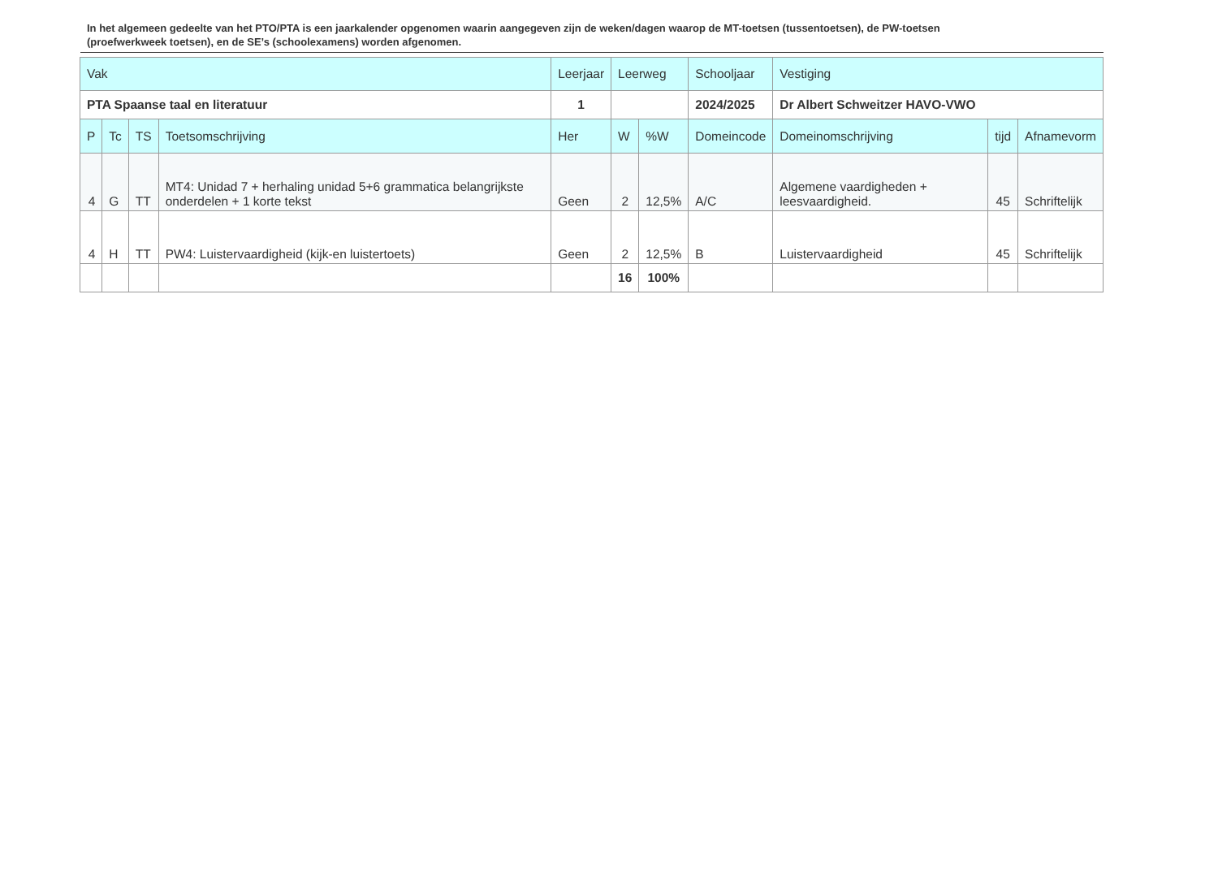In het algemeen gedeelte van het PTO/PTA is een jaarkalender opgenomen waarin aangegeven zijn de weken/dagen waarop de MT-toetsen (tussentoetsen), de PW-toetsen (proefwerkweek toetsen), en de SE’s (schoolexamens) worden afgenomen.
| Vak | | | | Leerjaar | Leerweg | | Schooljaar | Vestiging | | |
| PTA Spaanse taal en literatuur | | | | 1 | | | 2024/2025 | Dr Albert Schweitzer HAVO-VWO | | |
| P | Tc | TS | Toetsomschrijving | Her | W | %W | Domeincode | Domeinomschrijving | tijd | Afnamevorm |
| 4 | G | TT | MT4: Unidad 7 + herhaling unidad 5+6 grammatica belangrijkste onderdelen + 1 korte tekst | Geen | 2 | 12,5% | A/C | Algemene vaardigheden + leesvaardigheid. | 45 | Schriftelijk |
| 4 | H | TT | PW4: Luistervaardigheid (kijk-en luistertoets) | Geen | 2 | 12,5% | B | Luistervaardigheid | 45 | Schriftelijk |
| | | | | | 16 | 100% | | | | |